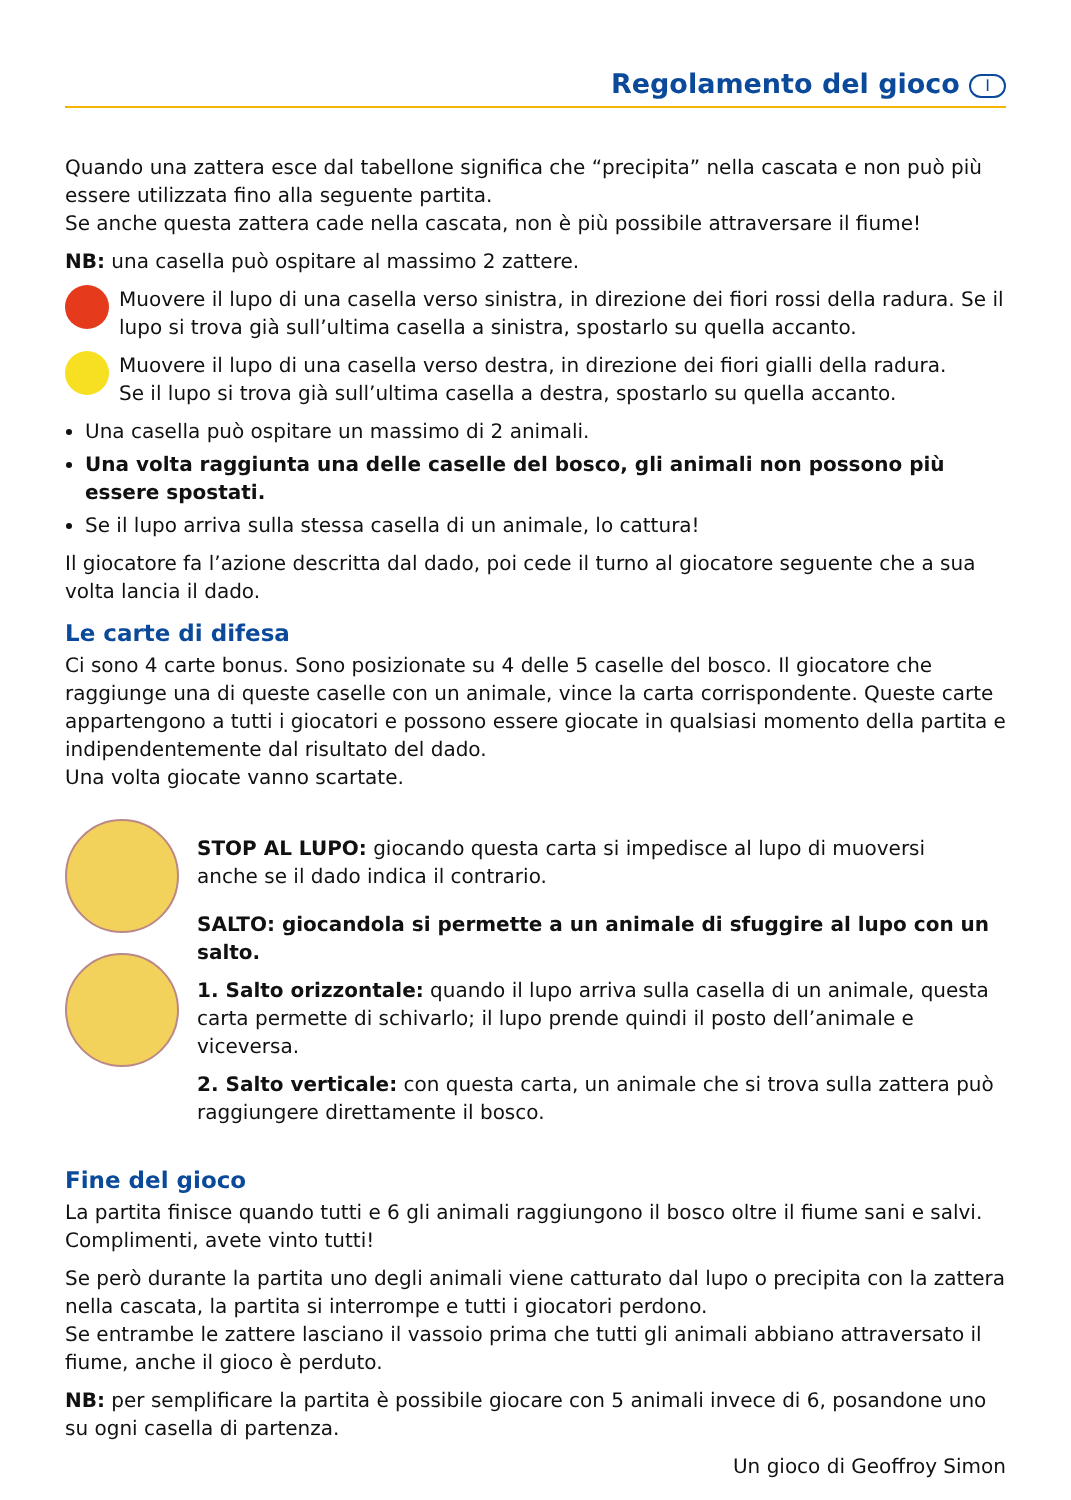Regolamento del gioco I
Quando una zattera esce dal tabellone significa che “precipita” nella cascata e non può più essere utilizzata fino alla seguente partita.
Se anche questa zattera cade nella cascata, non è più possibile attraversare il fiume!
NB: una casella può ospitare al massimo 2 zattere.
Muovere il lupo di una casella verso sinistra, in direzione dei fiori rossi della radura. Se il lupo si trova già sull’ultima casella a sinistra, spostarlo su quella accanto.
Muovere il lupo di una casella verso destra, in direzione dei fiori gialli della radura.
Se il lupo si trova già sull’ultima casella a destra, spostarlo su quella accanto.
Una casella può ospitare un massimo di 2 animali.
Una volta raggiunta una delle caselle del bosco, gli animali non possono più essere spostati.
Se il lupo arriva sulla stessa casella di un animale, lo cattura!
Il giocatore fa l’azione descritta dal dado, poi cede il turno al giocatore seguente che a sua volta lancia il dado.
Le carte di difesa
Ci sono 4 carte bonus. Sono posizionate su 4 delle 5 caselle del bosco. Il giocatore che raggiunge una di queste caselle con un animale, vince la carta corrispondente. Queste carte appartengono a tutti i giocatori e possono essere giocate in qualsiasi momento della partita e indipendentemente dal risultato del dado.
Una volta giocate vanno scartate.
STOP AL LUPO: giocando questa carta si impedisce al lupo di muoversi
anche se il dado indica il contrario.
SALTO: giocandola si permette a un animale di sfuggire al lupo con un salto.
1. Salto orizzontale: quando il lupo arriva sulla casella di un animale, questa carta permette di schivarlo; il lupo prende quindi il posto dell’animale e viceversa.
2. Salto verticale: con questa carta, un animale che si trova sulla zattera può raggiungere direttamente il bosco.
Fine del gioco
La partita finisce quando tutti e 6 gli animali raggiungono il bosco oltre il fiume sani e salvi. Complimenti, avete vinto tutti!
Se però durante la partita uno degli animali viene catturato dal lupo o precipita con la zattera nella cascata, la partita si interrompe e tutti i giocatori perdono.
Se entrambe le zattere lasciano il vassoio prima che tutti gli animali abbiano attraversato il fiume, anche il gioco è perduto.
NB: per semplificare la partita è possibile giocare con 5 animali invece di 6, posandone uno su ogni casella di partenza.
Un gioco di Geoffroy Simon